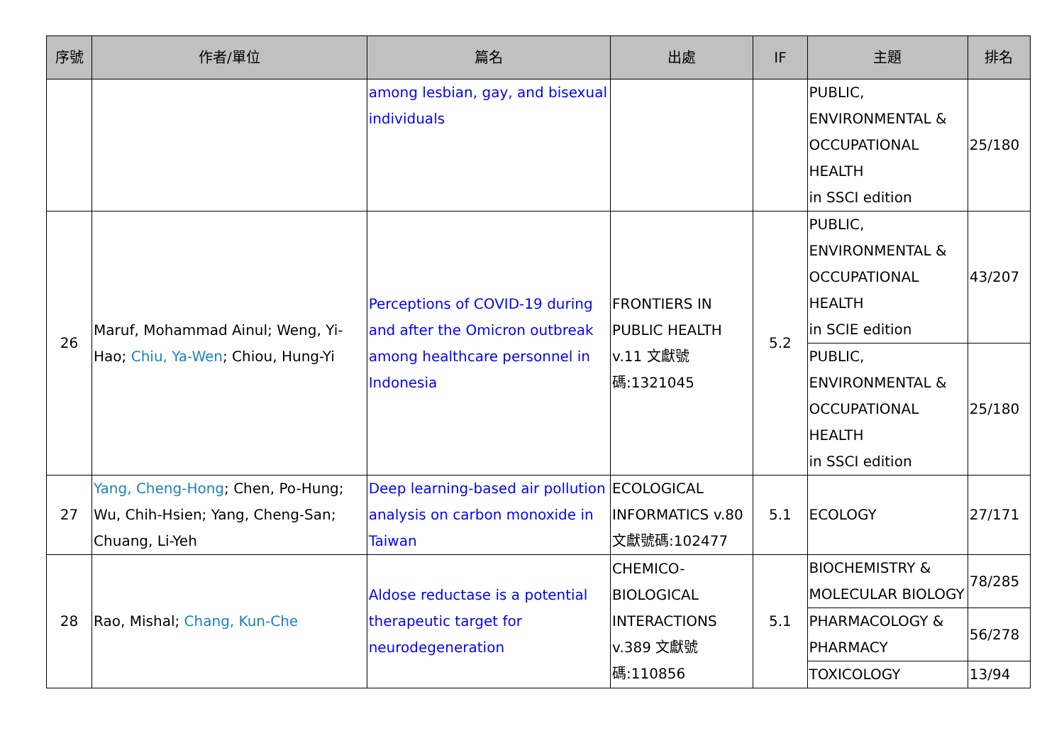| 序號 | 作者/單位 | 篇名 | 出處 | IF | 主題 | 排名 |
| --- | --- | --- | --- | --- | --- | --- |
| | | among lesbian, gay, and bisexual individuals | | | PUBLIC, ENVIRONMENTAL & OCCUPATIONAL HEALTH in SSCI edition | 25/180 |
| 26 | Maruf, Mohammad Ainul; Weng, Yi-Hao; Chiu, Ya-Wen ; Chiou, Hung-Yi | Perceptions of COVID-19 during and after the Omicron outbreak among healthcare personnel in Indonesia | FRONTIERS IN PUBLIC HEALTH v.11 文獻號碼:1321045 | 5.2 | PUBLIC, ENVIRONMENTAL & OCCUPATIONAL HEALTH in SCIE edition | 43/207 |
| | | | | | PUBLIC, ENVIRONMENTAL & OCCUPATIONAL HEALTH in SSCI edition | 25/180 |
| 27 | Yang, Cheng-Hong ; Chen, Po-Hung; Wu, Chih-Hsien; Yang, Cheng-San; Chuang, Li-Yeh | Deep learning-based air pollution analysis on carbon monoxide in Taiwan | ECOLOGICAL INFORMATICS v.80 文獻號碼:102477 | 5.1 | ECOLOGY | 27/171 |
| 28 | Rao, Mishal; Chang, Kun-Che | Aldose reductase is a potential therapeutic target for neurodegeneration | CHEMICO-BIOLOGICAL INTERACTIONS v.389 文獻號碼:110856 | 5.1 | BIOCHEMISTRY & MOLECULAR BIOLOGY | 78/285 |
| | | | | | PHARMACOLOGY & PHARMACY | 56/278 |
| | | | | | TOXICOLOGY | 13/94 |